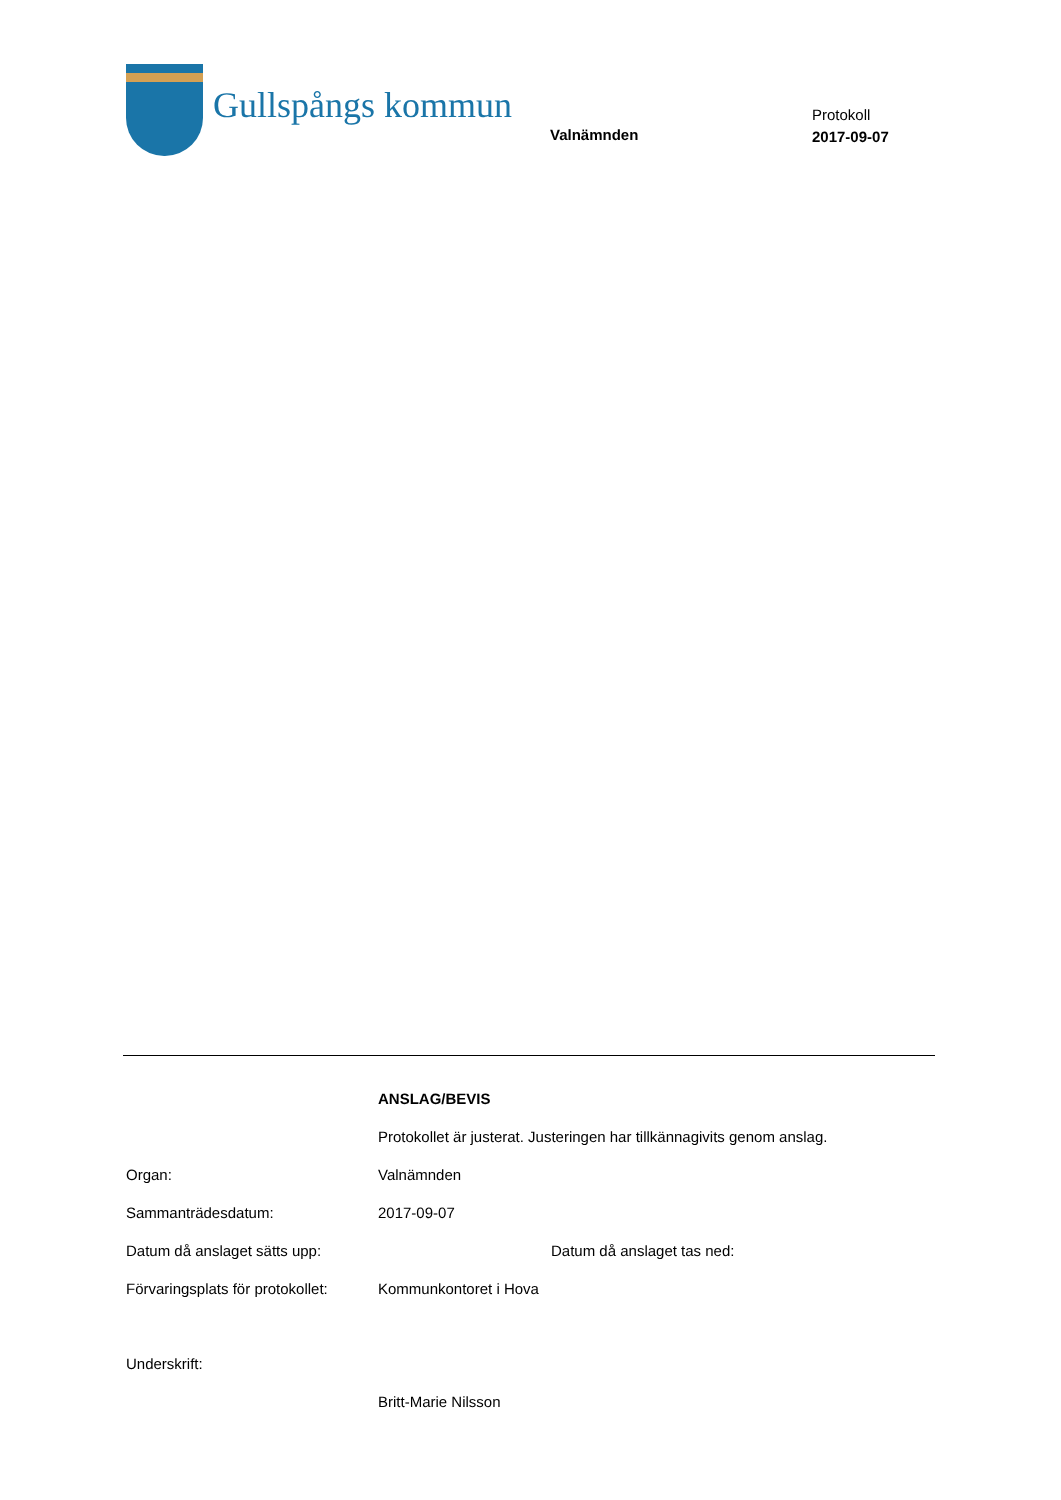Gullspångs kommun
Valnämnden
Protokoll
2017-09-07
ANSLAG/BEVIS
Protokollet är justerat. Justeringen har tillkännagivits genom anslag.
Organ: Valnämnden
Sammanträdesdatum: 2017-09-07
Datum då anslaget sätts upp: Datum då anslaget tas ned:
Förvaringsplats för protokollet:
Kommunkontoret i Hova
Underskrift:
Britt-Marie Nilsson